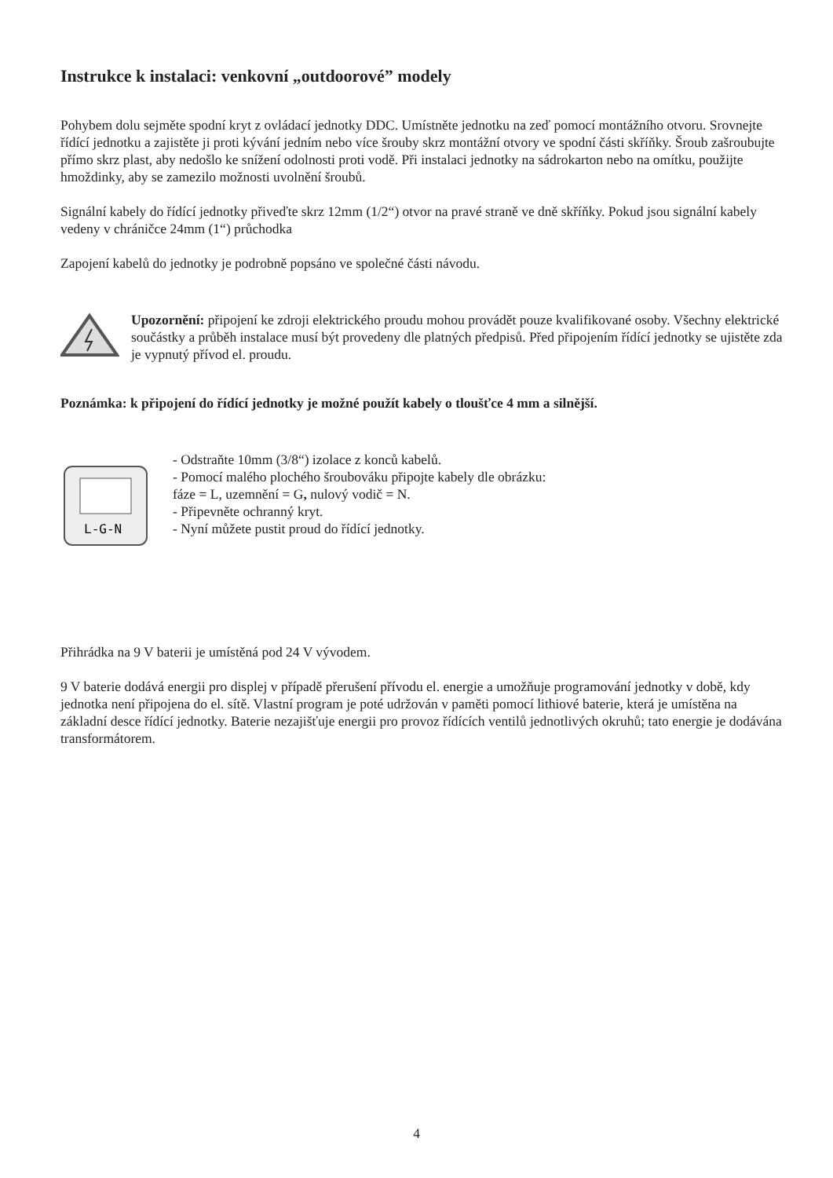Instrukce k instalaci: venkovní „outdoorové” modely
Pohybem dolu sejměte spodní kryt z ovládací jednotky DDC. Umístněte jednotku na zeď pomocí montážního otvoru. Srovnejte řídící jednotku a zajistěte ji proti kývání jedním nebo více šrouby skrz montážní otvory ve spodní části skříňky. Šroub zašroubujte přímo skrz plast, aby nedošlo ke snížení odolnosti proti vodě. Při instalaci jednotky na sádrokarton nebo na omítku, použijte hmoždinky, aby se zamezilo možnosti uvolnění šroubů.
Signální kabely do řídící jednotky přiveďte skrz 12mm (1/2“) otvor na pravé straně ve dně skříňky. Pokud jsou signální kabely vedeny v chráničce 24mm (1“) průchodka
Zapojení kabelů do jednotky je podrobně popsáno ve společné části návodu.
Upozornění: připojení ke zdroji elektrického proudu mohou provádět pouze kvalifikované osoby. Všechny elektrické součástky a průběh instalace musí být provedeny dle platných předpisů. Před připojením řídící jednotky se ujistěte zda je vypnutý přívod el. proudu.
Poznámka: k připojení do řídící jednotky je možné použít kabely o tloušťce 4 mm a silnější.
L-G-N
- Odstraňte 10mm (3/8“) izolace z konců kabelů.
- Pomocí malého plochého šroubováku připojte kabely dle obrázku:
fáze = L, uzemnění = G, nulový vodič = N.
- Připevněte ochranný kryt.
- Nyní můžete pustit proud do řídící jednotky.
Přihrádka na 9 V baterii je umístěná pod 24 V vývodem.
9 V baterie dodává energii pro displej v případě přerušení přívodu el. energie a umožňuje programování jednotky v době, kdy jednotka není připojena do el. sítě. Vlastní program je poté udržován v paměti pomocí lithiové baterie, která je umístěna na základní desce řídící jednotky. Baterie nezajišťuje energii pro provoz řídících ventilů jednotlivých okruhů; tato energie je dodávána transformátorem.
4